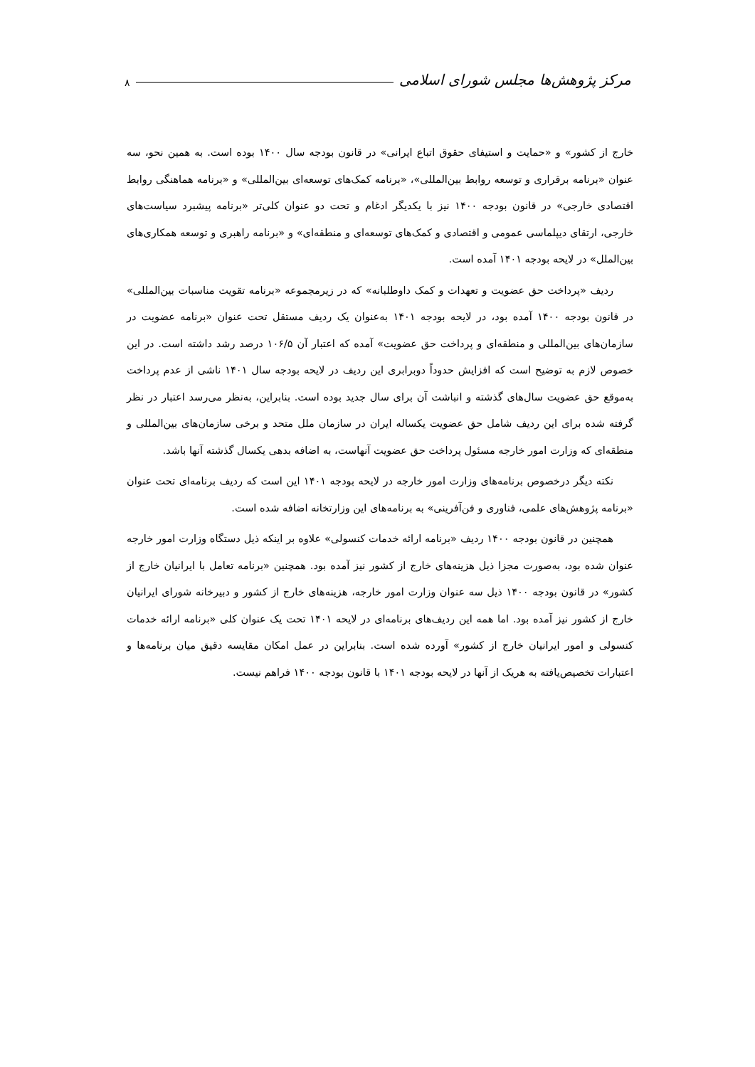مرکز پژوهش‌ها مجلس شورای اسلامی ۸
خارج از کشور» و «حمایت و استیفای حقوق اتباع ایرانی» در قانون بودجه سال ۱۴۰۰ بوده است. به همین نحو، سه عنوان «برنامه برقراری و توسعه روابط بین‌المللی»، «برنامه کمک‌های توسعه‌ای بین‌المللی» و «برنامه هماهنگی روابط اقتصادی خارجی» در قانون بودجه ۱۴۰۰ نیز با یکدیگر ادغام و تحت دو عنوان کلی‌تر «برنامه پیشبرد سیاست‌های خارجی، ارتقای دیپلماسی عمومی و اقتصادی و کمک‌های توسعه‌ای و منطقه‌ای» و «برنامه راهبری و توسعه همکاری‌های بین‌الملل» در لایحه بودجه ۱۴۰۱ آمده است.
ردیف «پرداخت حق عضویت و تعهدات و کمک داوطلبانه» که در زیرمجموعه «برنامه تقویت مناسبات بین‌المللی» در قانون بودجه ۱۴۰۰ آمده بود، در لایحه بودجه ۱۴۰۱ به‌عنوان یک ردیف مستقل تحت عنوان «برنامه عضویت در سازمان‌های بین‌المللی و منطقه‌ای و پرداخت حق عضویت» آمده که اعتبار آن ۱۰۶/۵ درصد رشد داشته است. در این خصوص لازم به توضیح است که افزایش حدوداً دوبرابری این ردیف در لایحه بودجه سال ۱۴۰۱ ناشی از عدم پرداخت به‌موقع حق عضویت سال‌های گذشته و انباشت آن برای سال جدید بوده است. بنابراین، به‌نظر می‌رسد اعتبار در نظر گرفته شده برای این ردیف شامل حق عضویت یکساله ایران در سازمان ملل متحد و برخی سازمان‌های بین‌المللی و منطقه‌ای که وزارت امور خارجه مسئول پرداخت حق عضویت آنهاست، به اضافه بدهی یکسال گذشته آنها باشد.
نکته دیگر درخصوص برنامه‌های وزارت امور خارجه در لایحه بودجه ۱۴۰۱ این است که ردیف برنامه‌ای تحت عنوان «برنامه پژوهش‌های علمی، فناوری و فن‌آفرینی» به برنامه‌های این وزارتخانه اضافه شده است.
همچنین در قانون بودجه ۱۴۰۰ ردیف «برنامه ارائه خدمات کنسولی» علاوه بر اینکه ذیل دستگاه وزارت امور خارجه عنوان شده بود، به‌صورت مجزا ذیل هزینه‌های خارج از کشور نیز آمده بود. همچنین «برنامه تعامل با ایرانیان خارج از کشور» در قانون بودجه ۱۴۰۰ ذیل سه عنوان وزارت امور خارجه، هزینه‌های خارج از کشور و دبیرخانه شورای ایرانیان خارج از کشور نیز آمده بود. اما همه این ردیف‌های برنامه‌ای در لایحه ۱۴۰۱ تحت یک عنوان کلی «برنامه ارائه خدمات کنسولی و امور ایرانیان خارج از کشور» آورده شده است. بنابراین در عمل امکان مقایسه دقیق میان برنامه‌ها و اعتبارات تخصیص‌یافته به هریک از آنها در لایحه بودجه ۱۴۰۱ با قانون بودجه ۱۴۰۰ فراهم نیست.